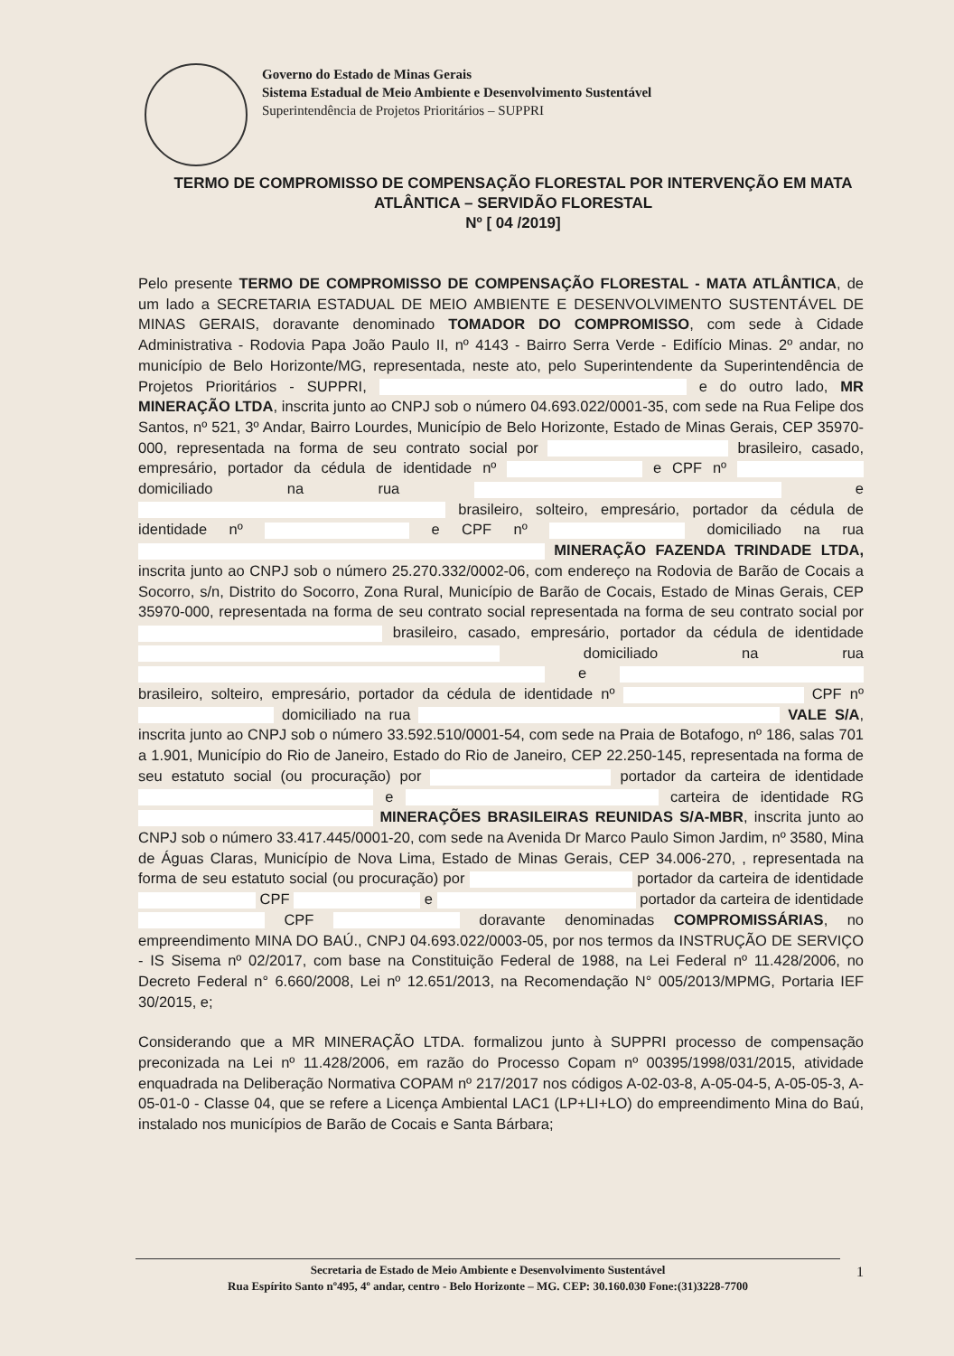Governo do Estado de Minas Gerais
Sistema Estadual de Meio Ambiente e Desenvolvimento Sustentável
Superintendência de Projetos Prioritários – SUPPRI
TERMO DE COMPROMISSO DE COMPENSAÇÃO FLORESTAL POR INTERVENÇÃO EM MATA ATLÂNTICA – SERVIDÃO FLORESTAL
Nº [ 04 /2019]
Pelo presente TERMO DE COMPROMISSO DE COMPENSAÇÃO FLORESTAL - MATA ATLÂNTICA, de um lado a SECRETARIA ESTADUAL DE MEIO AMBIENTE E DESENVOLVIMENTO SUSTENTÁVEL DE MINAS GERAIS, doravante denominado TOMADOR DO COMPROMISSO, com sede à Cidade Administrativa - Rodovia Papa João Paulo II, nº 4143 - Bairro Serra Verde - Edifício Minas. 2º andar, no município de Belo Horizonte/MG, representada, neste ato, pelo Superintendente da Superintendência de Projetos Prioritários - SUPPRI, e do outro lado, MR MINERAÇÃO LTDA, inscrita junto ao CNPJ sob o número 04.693.022/0001-35, com sede na Rua Felipe dos Santos, nº 521, 3º Andar, Bairro Lourdes, Município de Belo Horizonte, Estado de Minas Gerais, CEP 35970-000, representada na forma de seu contrato social por brasileiro, casado, empresário, portador da cédula de identidade nº e CPF nº domiciliado na rua e brasileiro, solteiro, empresário, portador da cédula de identidade nº e CPF nº domiciliado na rua MINERAÇÃO FAZENDA TRINDADE LTDA, inscrita junto ao CNPJ sob o número 25.270.332/0002-06, com endereço na Rodovia de Barão de Cocais a Socorro, s/n, Distrito do Socorro, Zona Rural, Município de Barão de Cocais, Estado de Minas Gerais, CEP 35970-000, representada na forma de seu contrato social representada na forma de seu contrato social por brasileiro, casado, empresário, portador da cédula de identidade domiciliado na rua e brasileiro, solteiro, empresário, portador da cédula de identidade nº CPF nº domiciliado na rua VALE S/A, inscrita junto ao CNPJ sob o número 33.592.510/0001-54, com sede na Praia de Botafogo, nº 186, salas 701 a 1.901, Município do Rio de Janeiro, Estado do Rio de Janeiro, CEP 22.250-145, representada na forma de seu estatuto social (ou procuração) por portador da carteira de identidade e carteira de identidade RG MINERAÇÕES BRASILEIRAS REUNIDAS S/A-MBR, inscrita junto ao CNPJ sob o número 33.417.445/0001-20, com sede na Avenida Dr Marco Paulo Simon Jardim, nº 3580, Mina de Águas Claras, Município de Nova Lima, Estado de Minas Gerais, CEP 34.006-270, , representada na forma de seu estatuto social (ou procuração) por portador da carteira de identidade CPF e portador da carteira de identidade CPF doravante denominadas COMPROMISSÁRIAS, no empreendimento MINA DO BAÚ., CNPJ 04.693.022/0003-05, por nos termos da INSTRUÇÃO DE SERVIÇO - IS Sisema nº 02/2017, com base na Constituição Federal de 1988, na Lei Federal nº 11.428/2006, no Decreto Federal n° 6.660/2008, Lei nº 12.651/2013, na Recomendação N° 005/2013/MPMG, Portaria IEF 30/2015, e;
Considerando que a MR MINERAÇÃO LTDA. formalizou junto à SUPPRI processo de compensação preconizada na Lei nº 11.428/2006, em razão do Processo Copam nº 00395/1998/031/2015, atividade enquadrada na Deliberação Normativa COPAM nº 217/2017 nos códigos A-02-03-8, A-05-04-5, A-05-05-3, A-05-01-0 - Classe 04, que se refere a Licença Ambiental LAC1 (LP+LI+LO) do empreendimento Mina do Baú, instalado nos municípios de Barão de Cocais e Santa Bárbara;
Secretaria de Estado de Meio Ambiente e Desenvolvimento Sustentável
Rua Espírito Santo nº495, 4º andar, centro - Belo Horizonte – MG. CEP: 30.160.030 Fone:(31)3228-7700
1